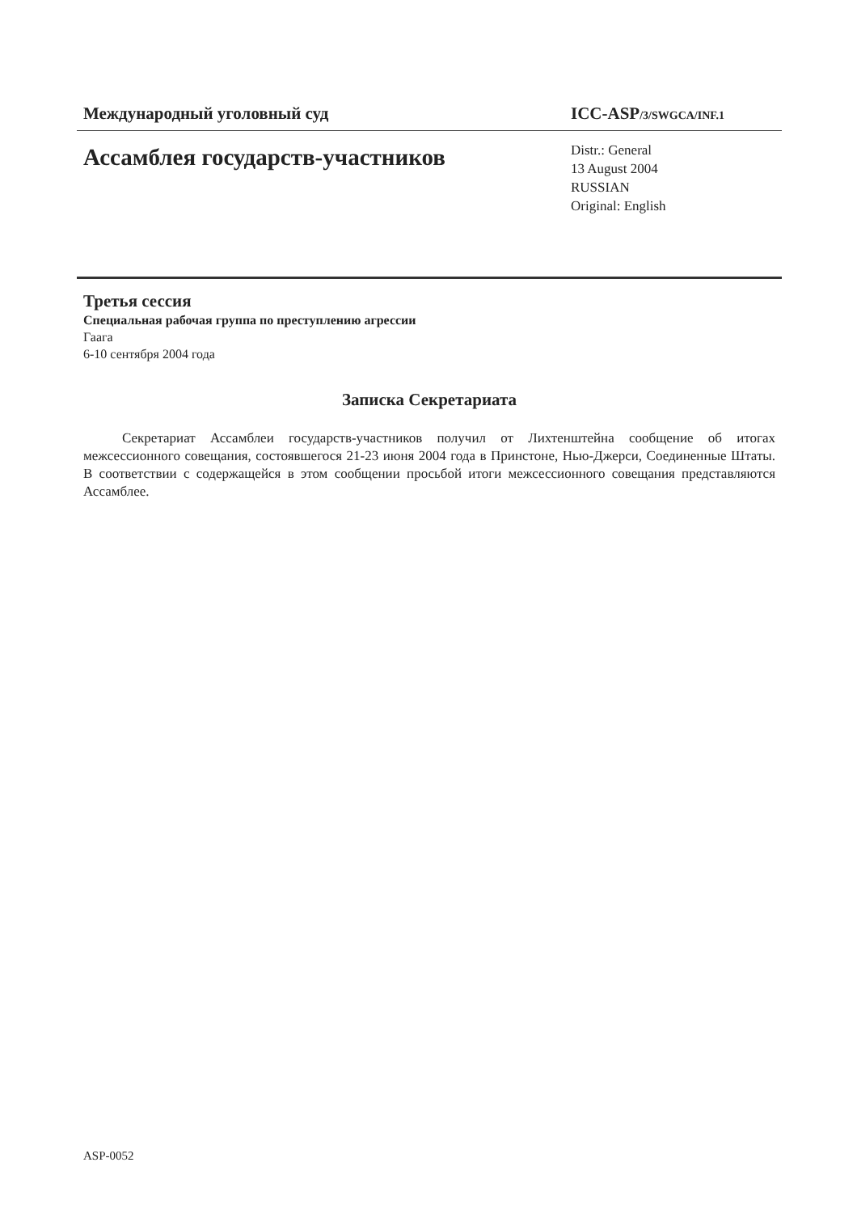Международный уголовный суд
ICC-ASP/3/SWGCA/INF.1
Ассамблея государств-участников
Distr.: General
13 August 2004
RUSSIAN
Original: English
Третья сессия
Специальная рабочая группа по преступлению агрессии
Гаага
6-10 сентября 2004 года
Записка Секретариата
Секретариат Ассамблеи государств-участников получил от Лихтенштейна сообщение об итогах межсессионного совещания, состоявшегося 21-23 июня 2004 года в Принстоне, Нью-Джерси, Соединенные Штаты. В соответствии с содержащейся в этом сообщении просьбой итоги межсессионного совещания представляются Ассамблее.
ASP-0052